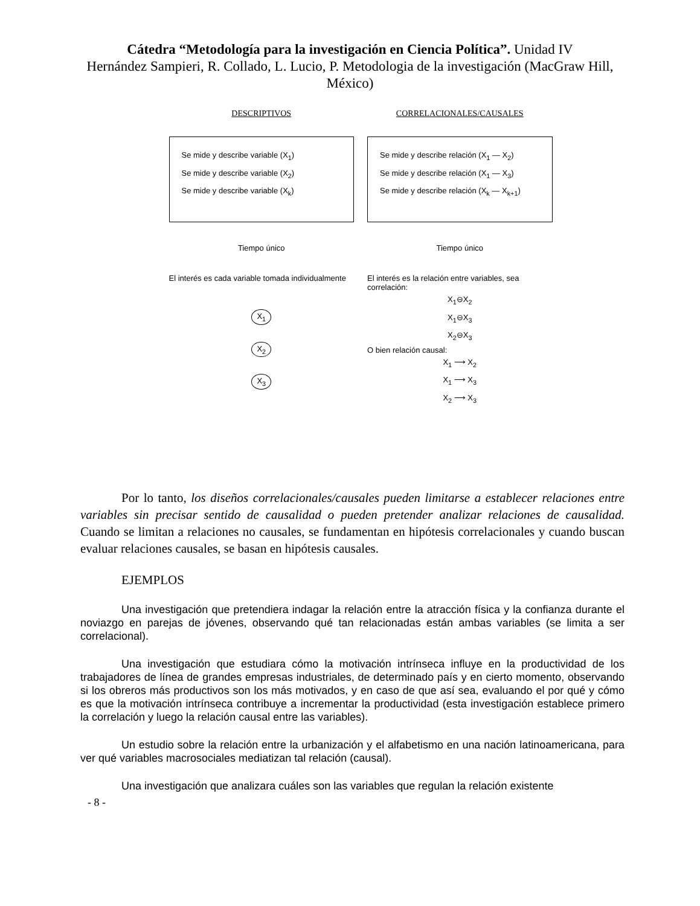Cátedra “Metodología para la investigación en Ciencia Política”. Unidad IV
Hernández Sampieri, R. Collado, L. Lucio, P. Metodologia de la investigación (MacGraw Hill, México)
DESCRIPTIVOS
Se mide y describe variable (X<sub>1</sub>)
Se mide y describe variable (X<sub>2</sub>)
Se mide y describe variable (X<sub>k</sub>)
Tiempo único
El interés es cada variable tomada individualmente
X<sub>1</sub>
X<sub>2</sub>
X<sub>3</sub>
CORRELACIONALES/CAUSALES
Se mide y describe relación (X<sub>1</sub> — X<sub>2</sub>)
Se mide y describe relación (X<sub>1</sub> — X<sub>3</sub>)
Se mide y describe relación (X<sub>k</sub> — X<sub>k+1</sub>)
Tiempo único
El interés es la relación entre variables, sea correlación:
X<sub>1</sub>⊖X<sub>2</sub>
X<sub>1</sub>⊖X<sub>3</sub>
X<sub>2</sub>⊖X<sub>3</sub>
O bien relación causal:
X<sub>1</sub> ⟶ X<sub>2</sub>
X<sub>1</sub> ⟶ X<sub>3</sub>
X<sub>2</sub> ⟶ X<sub>3</sub>
Por lo tanto, los diseños correlacionales/causales pueden limitarse a establecer relaciones entre variables sin precisar sentido de causalidad o pueden pretender analizar relaciones de causalidad. Cuando se limitan a relaciones no causales, se fundamentan en hipótesis correlacionales y cuando buscan evaluar relaciones causales, se basan en hipótesis causales.
EJEMPLOS
Una investigación que pretendiera indagar la relación entre la atracción física y la confianza durante el noviazgo en parejas de jóvenes, observando qué tan relacionadas están ambas variables (se limita a ser correlacional).
Una investigación que estudiara cómo la motivación intrínseca influye en la productividad de los trabajadores de línea de grandes empresas industriales, de determinado país y en cierto momento, observando si los obreros más productivos son los más motivados, y en caso de que así sea, evaluando el por qué y cómo es que la motivación intrínseca contribuye a incrementar la productividad (esta investigación establece primero la correlación y luego la relación causal entre las variables).
Un estudio sobre la relación entre la urbanización y el alfabetismo en una nación latinoamericana, para ver qué variables macrosociales mediatizan tal relación (causal).
Una investigación que analizara cuáles son las variables que regulan la relación existente
- 8 -